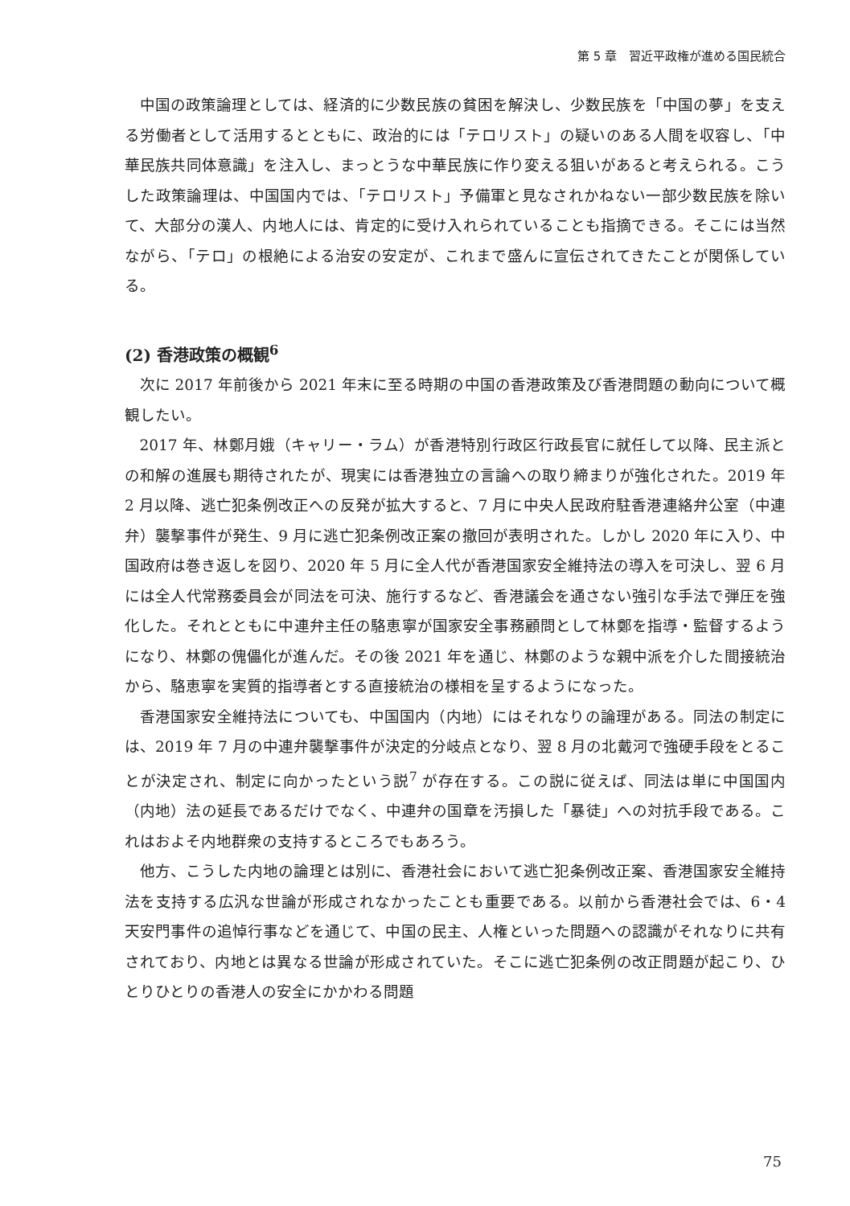第 5 章　習近平政権が進める国民統合
中国の政策論理としては、経済的に少数民族の貧困を解決し、少数民族を「中国の夢」を支える労働者として活用するとともに、政治的には「テロリスト」の疑いのある人間を収容し、「中華民族共同体意識」を注入し、まっとうな中華民族に作り変える狙いがあると考えられる。こうした政策論理は、中国国内では、「テロリスト」予備軍と見なされかねない一部少数民族を除いて、大部分の漢人、内地人には、肯定的に受け入れられていることも指摘できる。そこには当然ながら、「テロ」の根絶による治安の安定が、これまで盛んに宣伝されてきたことが関係している。
(2) 香港政策の概観<sup>6</sup>
次に 2017 年前後から 2021 年末に至る時期の中国の香港政策及び香港問題の動向について概観したい。
2017 年、林鄭月娥（キャリー・ラム）が香港特別行政区行政長官に就任して以降、民主派との和解の進展も期待されたが、現実には香港独立の言論への取り締まりが強化された。2019 年 2 月以降、逃亡犯条例改正への反発が拡大すると、7 月に中央人民政府駐香港連絡弁公室（中連弁）襲撃事件が発生、9 月に逃亡犯条例改正案の撤回が表明された。しかし 2020 年に入り、中国政府は巻き返しを図り、2020 年 5 月に全人代が香港国家安全維持法の導入を可決し、翌 6 月には全人代常務委員会が同法を可決、施行するなど、香港議会を通さない強引な手法で弾圧を強化した。それとともに中連弁主任の駱恵寧が国家安全事務顧問として林鄭を指導・監督するようになり、林鄭の傀儡化が進んだ。その後 2021 年を通じ、林鄭のような親中派を介した間接統治から、駱恵寧を実質的指導者とする直接統治の様相を呈するようになった。
香港国家安全維持法についても、中国国内（内地）にはそれなりの論理がある。同法の制定には、2019 年 7 月の中連弁襲撃事件が決定的分岐点となり、翌 8 月の北戴河で強硬手段をとることが決定され、制定に向かったという説<sup>7</sup> が存在する。この説に従えば、同法は単に中国国内（内地）法の延長であるだけでなく、中連弁の国章を汚損した「暴徒」への対抗手段である。これはおよそ内地群衆の支持するところでもあろう。
他方、こうした内地の論理とは別に、香港社会において逃亡犯条例改正案、香港国家安全維持法を支持する広汎な世論が形成されなかったことも重要である。以前から香港社会では、6・4 天安門事件の追悼行事などを通じて、中国の民主、人権といった問題への認識がそれなりに共有されており、内地とは異なる世論が形成されていた。そこに逃亡犯条例の改正問題が起こり、ひとりひとりの香港人の安全にかかわる問題
75